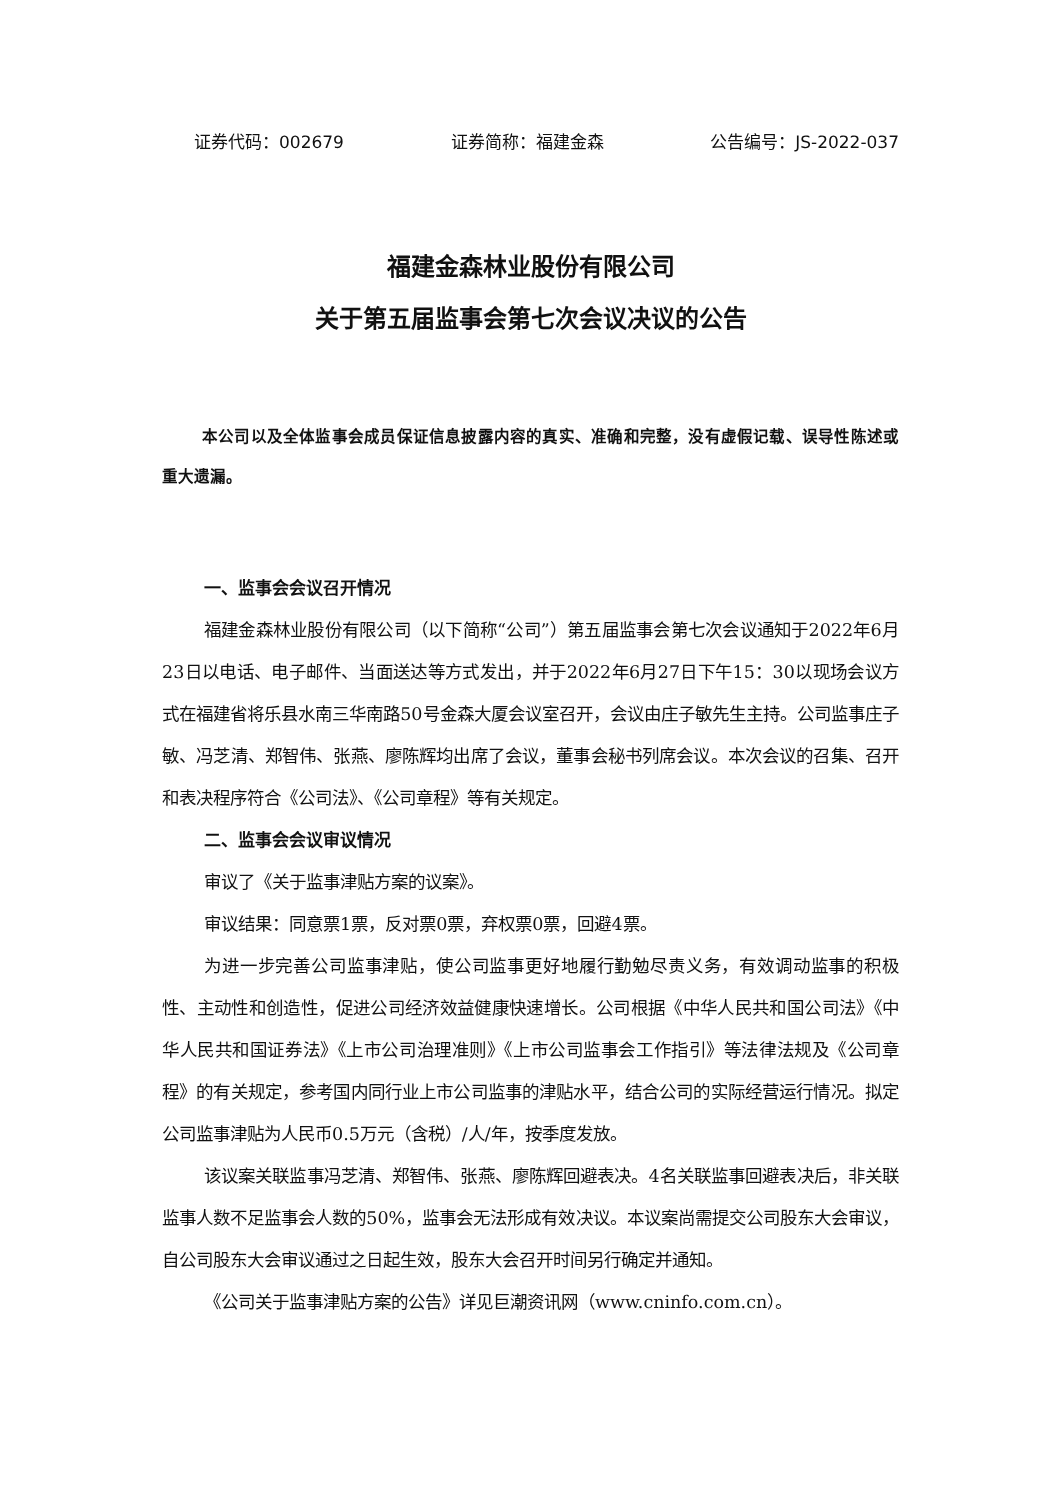证券代码：002679 证券简称：福建金森 公告编号：JS-2022-037
福建金森林业股份有限公司
关于第五届监事会第七次会议决议的公告
本公司以及全体监事会成员保证信息披露内容的真实、准确和完整，没有虚假记载、误导性陈述或重大遗漏。
一、监事会会议召开情况
福建金森林业股份有限公司（以下简称“公司”）第五届监事会第七次会议通知于2022年6月23日以电话、电子邮件、当面送达等方式发出，并于2022年6月27日下午15：30以现场会议方式在福建省将乐县水南三华南路50号金森大厦会议室召开，会议由庄子敏先生主持。公司监事庄子敏、冯芝清、郑智伟、张燕、廖陈辉均出席了会议，董事会秘书列席会议。本次会议的召集、召开和表决程序符合《公司法》、《公司章程》等有关规定。
二、监事会会议审议情况
审议了《关于监事津贴方案的议案》。
审议结果：同意票1票，反对票0票，弃权票0票，回避4票。
为进一步完善公司监事津贴，使公司监事更好地履行勤勉尽责义务，有效调动监事的积极性、主动性和创造性，促进公司经济效益健康快速增长。公司根据《中华人民共和国公司法》《中华人民共和国证券法》《上市公司治理准则》《上市公司监事会工作指引》等法律法规及《公司章程》的有关规定，参考国内同行业上市公司监事的津贴水平，结合公司的实际经营运行情况。拟定公司监事津贴为人民币0.5万元（含税）/人/年，按季度发放。
该议案关联监事冯芝清、郑智伟、张燕、廖陈辉回避表决。4名关联监事回避表决后，非关联监事人数不足监事会人数的50%，监事会无法形成有效决议。本议案尚需提交公司股东大会审议，自公司股东大会审议通过之日起生效，股东大会召开时间另行确定并通知。
《公司关于监事津贴方案的公告》详见巨潮资讯网（www.cninfo.com.cn）。